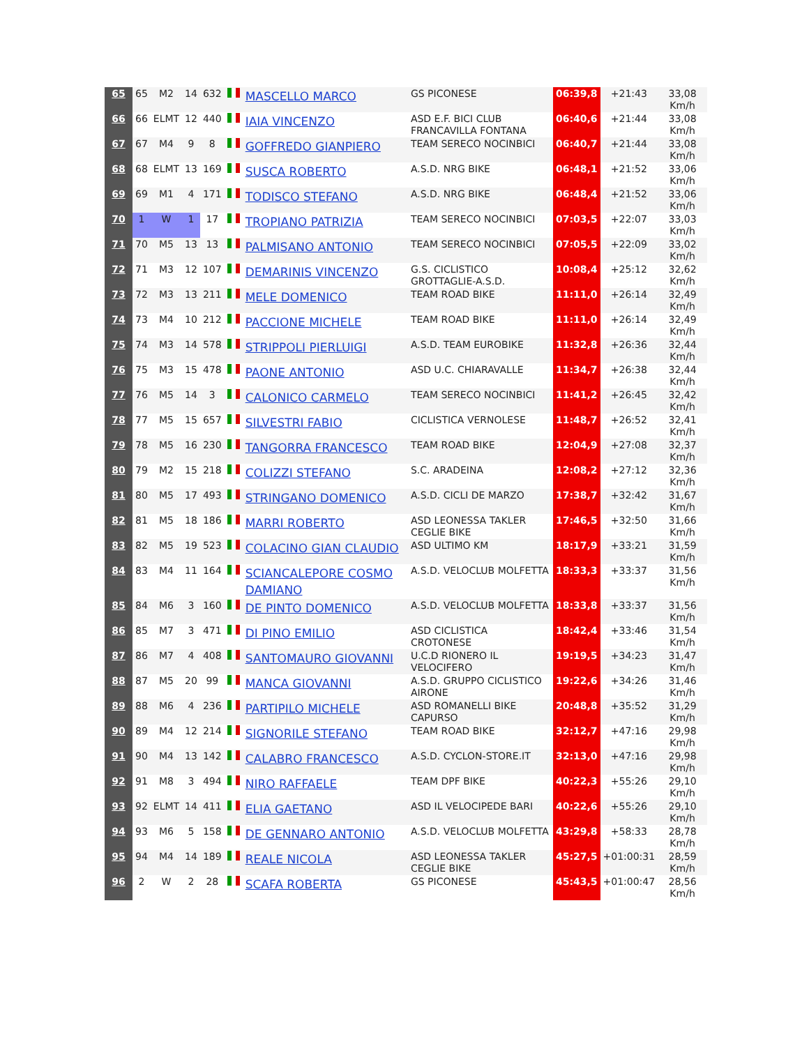| 65 | 65 | M2 | 14 | 632 | | MASCELLO MARCO | GS PICONESE | 06:39,8 | +21:43 | 33,08 Km/h |
| 66 | 66 | ELMT | 12 | 440 | | IAIA VINCENZO | ASD E.F. BICI CLUB FRANCAVILLA FONTANA | 06:40,6 | +21:44 | 33,08 Km/h |
| 67 | 67 | M4 | 9 | 8 | | GOFFREDO GIANPIERO | TEAM SERECO NOCINBICI | 06:40,7 | +21:44 | 33,08 Km/h |
| 68 | 68 | ELMT | 13 | 169 | | SUSCA ROBERTO | A.S.D. NRG BIKE | 06:48,1 | +21:52 | 33,06 Km/h |
| 69 | 69 | M1 | 4 | 171 | | TODISCO STEFANO | A.S.D. NRG BIKE | 06:48,4 | +21:52 | 33,06 Km/h |
| 70 | 1 | W | 1 | 17 | | TROPIANO PATRIZIA | TEAM SERECO NOCINBICI | 07:03,5 | +22:07 | 33,03 Km/h |
| 71 | 70 | M5 | 13 | 13 | | PALMISANO ANTONIO | TEAM SERECO NOCINBICI | 07:05,5 | +22:09 | 33,02 Km/h |
| 72 | 71 | M3 | 12 | 107 | | DEMARINIS VINCENZO | G.S. CICLISTICO GROTTAGLIE-A.S.D. | 10:08,4 | +25:12 | 32,62 Km/h |
| 73 | 72 | M3 | 13 | 211 | | MELE DOMENICO | TEAM ROAD BIKE | 11:11,0 | +26:14 | 32,49 Km/h |
| 74 | 73 | M4 | 10 | 212 | | PACCIONE MICHELE | TEAM ROAD BIKE | 11:11,0 | +26:14 | 32,49 Km/h |
| 75 | 74 | M3 | 14 | 578 | | STRIPPOLI PIERLUIGI | A.S.D. TEAM EUROBIKE | 11:32,8 | +26:36 | 32,44 Km/h |
| 76 | 75 | M3 | 15 | 478 | | PAONE ANTONIO | ASD U.C. CHIARAVALLE | 11:34,7 | +26:38 | 32,44 Km/h |
| 77 | 76 | M5 | 14 | 3 | | CALONICO CARMELO | TEAM SERECO NOCINBICI | 11:41,2 | +26:45 | 32,42 Km/h |
| 78 | 77 | M5 | 15 | 657 | | SILVESTRI FABIO | CICLISTICA VERNOLESE | 11:48,7 | +26:52 | 32,41 Km/h |
| 79 | 78 | M5 | 16 | 230 | | TANGORRA FRANCESCO | TEAM ROAD BIKE | 12:04,9 | +27:08 | 32,37 Km/h |
| 80 | 79 | M2 | 15 | 218 | | COLIZZI STEFANO | S.C. ARADEINA | 12:08,2 | +27:12 | 32,36 Km/h |
| 81 | 80 | M5 | 17 | 493 | | STRINGANO DOMENICO | A.S.D. CICLI DE MARZO | 17:38,7 | +32:42 | 31,67 Km/h |
| 82 | 81 | M5 | 18 | 186 | | MARRI ROBERTO | ASD LEONESSA TAKLER CEGLIE BIKE | 17:46,5 | +32:50 | 31,66 Km/h |
| 83 | 82 | M5 | 19 | 523 | | COLACINO GIAN CLAUDIO | ASD ULTIMO KM | 18:17,9 | +33:21 | 31,59 Km/h |
| 84 | 83 | M4 | 11 | 164 | | SCIANCALEPORE COSMO DAMIANO | A.S.D. VELOCLUB MOLFETTA | 18:33,3 | +33:37 | 31,56 Km/h |
| 85 | 84 | M6 | 3 | 160 | | DE PINTO DOMENICO | A.S.D. VELOCLUB MOLFETTA | 18:33,8 | +33:37 | 31,56 Km/h |
| 86 | 85 | M7 | 3 | 471 | | DI PINO EMILIO | ASD CICLISTICA CROTONESE | 18:42,4 | +33:46 | 31,54 Km/h |
| 87 | 86 | M7 | 4 | 408 | | SANTOMAURO GIOVANNI | U.C.D RIONERO IL VELOCIFERO | 19:19,5 | +34:23 | 31,47 Km/h |
| 88 | 87 | M5 | 20 | 99 | | MANCA GIOVANNI | A.S.D. GRUPPO CICLISTICO AIRONE | 19:22,6 | +34:26 | 31,46 Km/h |
| 89 | 88 | M6 | 4 | 236 | | PARTIPILO MICHELE | ASD ROMANELLI BIKE CAPURSO | 20:48,8 | +35:52 | 31,29 Km/h |
| 90 | 89 | M4 | 12 | 214 | | SIGNORILE STEFANO | TEAM ROAD BIKE | 32:12,7 | +47:16 | 29,98 Km/h |
| 91 | 90 | M4 | 13 | 142 | | CALABRO FRANCESCO | A.S.D. CYCLON-STORE.IT | 32:13,0 | +47:16 | 29,98 Km/h |
| 92 | 91 | M8 | 3 | 494 | | NIRO RAFFAELE | TEAM DPF BIKE | 40:22,3 | +55:26 | 29,10 Km/h |
| 93 | 92 | ELMT | 14 | 411 | | ELIA GAETANO | ASD IL VELOCIPEDE BARI | 40:22,6 | +55:26 | 29,10 Km/h |
| 94 | 93 | M6 | 5 | 158 | | DE GENNARO ANTONIO | A.S.D. VELOCLUB MOLFETTA | 43:29,8 | +58:33 | 28,78 Km/h |
| 95 | 94 | M4 | 14 | 189 | | REALE NICOLA | ASD LEONESSA TAKLER CEGLIE BIKE | 45:27,5 | +01:00:31 | 28,59 Km/h |
| 96 | 2 | W | 2 | 28 | | SCAFA ROBERTA | GS PICONESE | 45:43,5 | +01:00:47 | 28,56 Km/h |